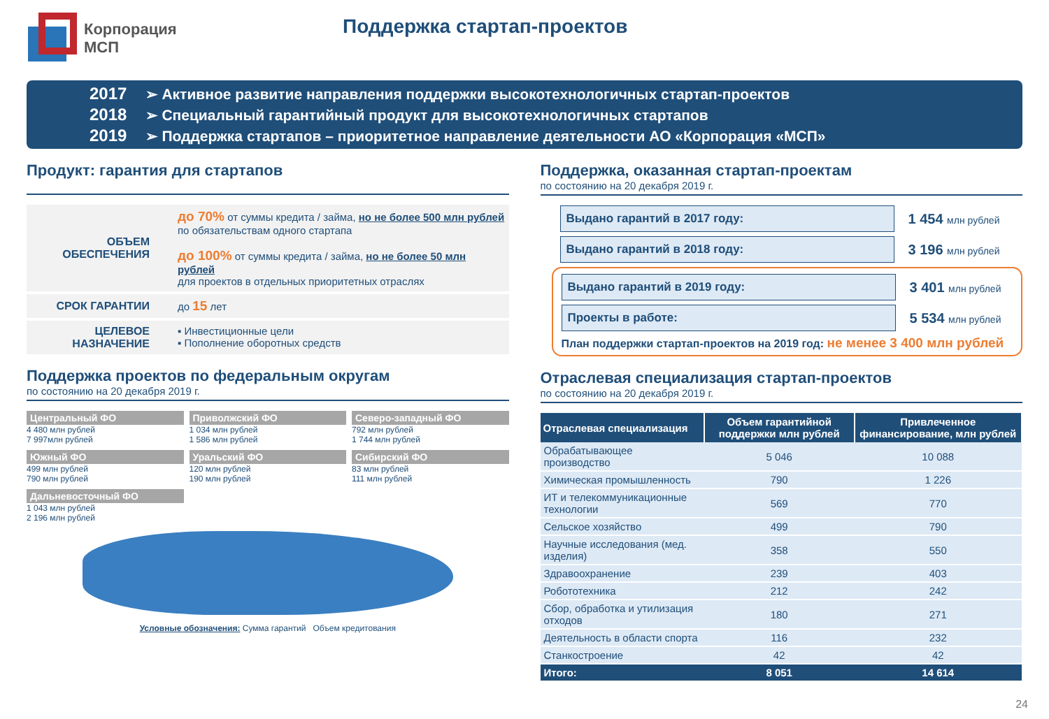Корпорация
МСП
Поддержка стартап-проектов
2017 ➢ Активное развитие направления поддержки высокотехнологичных стартап-проектов
2018 ➢ Специальный гарантийный продукт для высокотехнологичных стартапов
2019 ➢ Поддержка стартапов – приоритетное направление деятельности АО «Корпорация «МСП»
Продукт: гарантия для стартапов
ОБЪЕМ ОБЕСПЕЧЕНИЯ
до 70% от суммы кредита / займа, но не более 500 млн рублей
по обязательствам одного стартапа
до 100% от суммы кредита / займа, но не более 50 млн рублей
для проектов в отдельных приоритетных отраслях
СРОК ГАРАНТИИ до 15 лет
ЦЕЛЕВОЕ НАЗНАЧЕНИЕ
▪ Инвестиционные цели
▪ Пополнение оборотных средств
Поддержка проектов по федеральным округам
по состоянию на 20 декабря 2019 г.
Центральный ФО
4 480 млн рублей
7 997млн рублей
Приволжский ФО
1 034 млн рублей
1 586 млн рублей
Северо-западный ФО
792 млн рублей
1 744 млн рублей
Южный ФО
499 млн рублей
790 млн рублей
Уральский ФО
120 млн рублей
190 млн рублей
Сибирский ФО
83 млн рублей
111 млн рублей
Дальневосточный ФО
1 043 млн рублей
2 196 млн рублей
Условные обозначения: Сумма гарантий Объем кредитования
Поддержка, оказанная стартап-проектам
по состоянию на 20 декабря 2019 г.
Выдано гарантий в 2017 году:
1 454 млн рублей
Выдано гарантий в 2018 году:
3 196 млн рублей
Выдано гарантий в 2019 году:
3 401 млн рублей
Проекты в работе:
5 534 млн рублей
План поддержки стартап-проектов на 2019 год: не менее 3 400 млн рублей
Отраслевая специализация стартап-проектов
по состоянию на 20 декабря 2019 г.
| Отраслевая специализация | Объем гарантийной поддержки млн рублей | Привлеченное финансирование, млн рублей |
| --- | --- | --- |
| Обрабатывающее производство | 5 046 | 10 088 |
| Химическая промышленность | 790 | 1 226 |
| ИТ и телекоммуникационные технологии | 569 | 770 |
| Сельское хозяйство | 499 | 790 |
| Научные исследования (мед. изделия) | 358 | 550 |
| Здравоохранение | 239 | 403 |
| Робототехника | 212 | 242 |
| Сбор, обработка и утилизация отходов | 180 | 271 |
| Деятельность в области спорта | 116 | 232 |
| Станкостроение | 42 | 42 |
| Итого: | 8 051 | 14 614 |
24